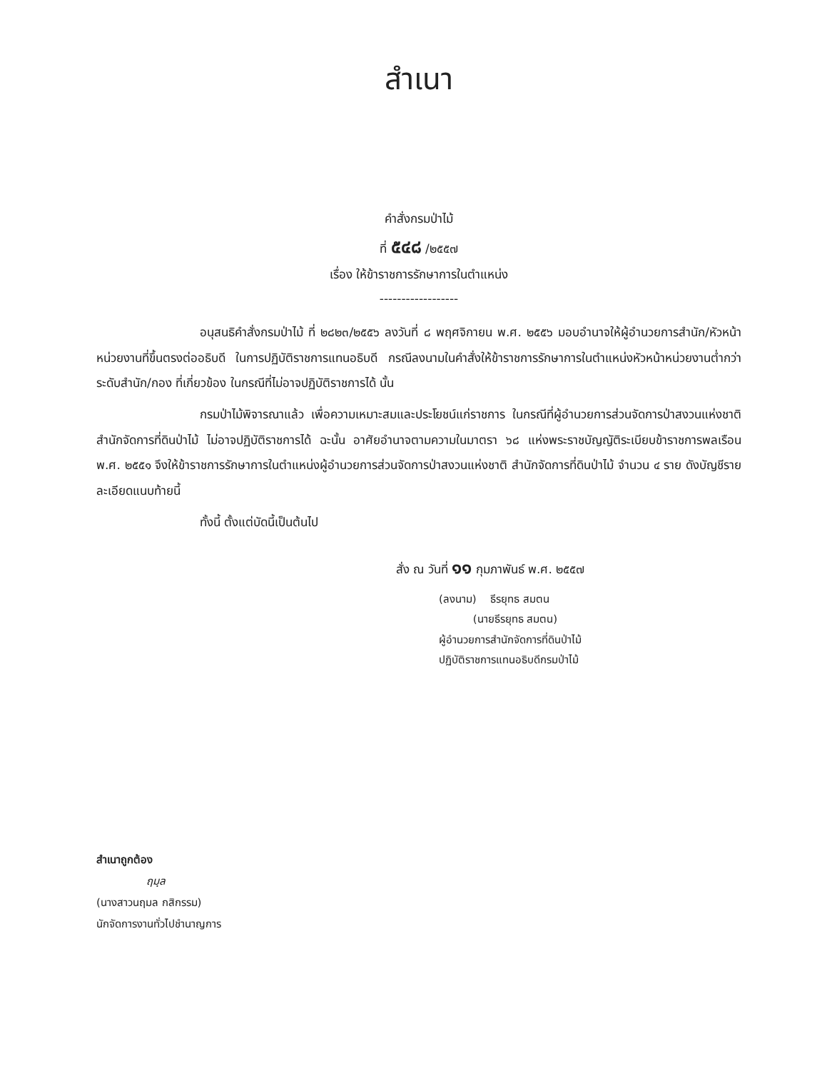สำเนา
คำสั่งกรมป่าไม้
ที่ ๕๔๘ /๒๕๕๗
เรื่อง ให้ข้าราชการรักษาการในตำแหน่ง
------------------
อนุสนธิคำสั่งกรมป่าไม้ ที่ ๒๘๒๓/๒๕๕๖ ลงวันที่ ๘ พฤศจิกายน พ.ศ. ๒๕๕๖ มอบอำนาจให้ผู้อำนวยการสำนัก/หัวหน้าหน่วยงานที่ขึ้นตรงต่ออธิบดี ในการปฏิบัติราชการแทนอธิบดี กรณีลงนามในคำสั่งให้ข้าราชการรักษาการในตำแหน่งหัวหน้าหน่วยงานต่ำกว่าระดับสำนัก/กอง ที่เกี่ยวข้อง ในกรณีที่ไม่อาจปฏิบัติราชการได้ นั้น
กรมป่าไม้พิจารณาแล้ว เพื่อความเหมาะสมและประโยชน์แก่ราชการ ในกรณีที่ผู้อำนวยการส่วนจัดการป่าสงวนแห่งชาติ สำนักจัดการที่ดินป่าไม้ ไม่อาจปฏิบัติราชการได้ ฉะนั้น อาศัยอำนาจตามความในมาตรา ๖๘ แห่งพระราชบัญญัติระเบียบข้าราชการพลเรือน พ.ศ. ๒๕๕๑ จึงให้ข้าราชการรักษาการในตำแหน่งผู้อำนวยการส่วนจัดการป่าสงวนแห่งชาติ สำนักจัดการที่ดินป่าไม้ จำนวน ๔ ราย ดังบัญชีรายละเอียดแนบท้ายนี้
ทั้งนี้ ตั้งแต่บัดนี้เป็นต้นไป
สั่ง ณ วันที่ ๑๑ กุมภาพันธ์ พ.ศ. ๒๕๕๗
(ลงนาม) ธีรยุทธ สมตน
(นายธีรยุทธ สมตน)
ผู้อำนวยการสำนักจัดการที่ดินป่าไม้
ปฏิบัติราชการแทนอธิบดีกรมป่าไม้
สำเนาถูกต้อง
ฤมฺล
(นางสาวนฤมล กสิกรรม)
นักจัดการงานทั่วไปชำนาญการ